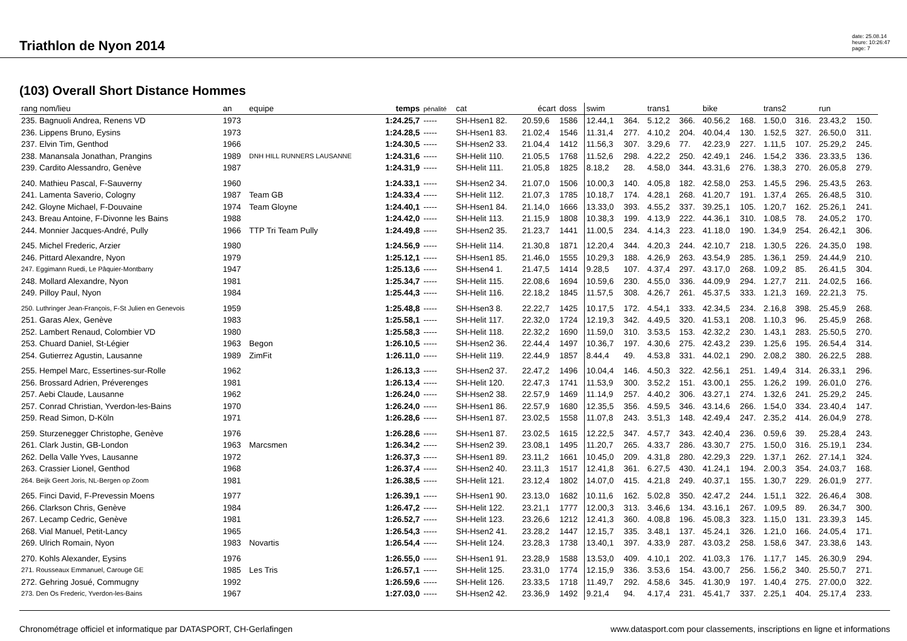Triathlon de Nyon 2014
date: 25.08.14
heure: 10:26:47
page: 7
(103) Overall Short Distance Hommes
| rang nom/lieu | an | equipe | temps | pénalité | cat | écart | doss | swim | | trans1 | | bike | | trans2 | | run | |
| --- | --- | --- | --- | --- | --- | --- | --- | --- | --- | --- | --- | --- | --- | --- | --- | --- | --- |
| 235. Bagnuoli Andrea, Renens VD | 1973 | | 1:24.25,7 | ----- | SH-Hsen1 82. | 20.59,6 | 1586 | 12.44,1 | 364. | 5.12,2 | 366. | 40.56,2 | 168. | 1.50,0 | 316. | 23.43,2 | 150. |
| 236. Lippens Bruno, Eysins | 1973 | | 1:24.28,5 | ----- | SH-Hsen1 83. | 21.02,4 | 1546 | 11.31,4 | 277. | 4.10,2 | 204. | 40.04,4 | 130. | 1.52,5 | 327. | 26.50,0 | 311. |
| 237. Elvin Tim, Genthod | 1966 | | 1:24.30,5 | ----- | SH-Hsen2 33. | 21.04,4 | 1412 | 11.56,3 | 307. | 3.29,6 | 77. | 42.23,9 | 227. | 1.11,5 | 107. | 25.29,2 | 245. |
| 238. Manansala Jonathan, Prangins | 1989 | DNH HILL RUNNERS LAUSANNE | 1:24.31,6 | ----- | SH-Helit 110. | 21.05,5 | 1768 | 11.52,6 | 298. | 4.22,2 | 250. | 42.49,1 | 246. | 1.54,2 | 336. | 23.33,5 | 136. |
| 239. Cardito Alessandro, Genève | 1987 | | 1:24.31,9 | ----- | SH-Helit 111. | 21.05,8 | 1825 | 8.18,2 | 28. | 4.58,0 | 344. | 43.31,6 | 276. | 1.38,3 | 270. | 26.05,8 | 279. |
| 240. Mathieu Pascal, F-Sauverny | 1960 | | 1:24.33,1 | ----- | SH-Hsen2 34. | 21.07,0 | 1506 | 10.00,3 | 140. | 4.05,8 | 182. | 42.58,0 | 253. | 1.45,5 | 296. | 25.43,5 | 263. |
| 241. Lamenta Saverio, Cologny | 1987 | Team GB | 1:24.33,4 | ----- | SH-Helit 112. | 21.07,3 | 1785 | 10.18,7 | 174. | 4.28,1 | 268. | 41.20,7 | 191. | 1.37,4 | 265. | 26.48,5 | 310. |
| 242. Gloyne Michael, F-Douvaine | 1974 | Team Gloyne | 1:24.40,1 | ----- | SH-Hsen1 84. | 21.14,0 | 1666 | 13.33,0 | 393. | 4.55,2 | 337. | 39.25,1 | 105. | 1.20,7 | 162. | 25.26,1 | 241. |
| 243. Breau Antoine, F-Divonne les Bains | 1988 | | 1:24.42,0 | ----- | SH-Helit 113. | 21.15,9 | 1808 | 10.38,3 | 199. | 4.13,9 | 222. | 44.36,1 | 310. | 1.08,5 | 78. | 24.05,2 | 170. |
| 244. Monnier Jacques-André, Pully | 1966 | TTP Tri Team Pully | 1:24.49,8 | ----- | SH-Hsen2 35. | 21.23,7 | 1441 | 11.00,5 | 234. | 4.14,3 | 223. | 41.18,0 | 190. | 1.34,9 | 254. | 26.42,1 | 306. |
| 245. Michel Frederic, Arzier | 1980 | | 1:24.56,9 | ----- | SH-Helit 114. | 21.30,8 | 1871 | 12.20,4 | 344. | 4.20,3 | 244. | 42.10,7 | 218. | 1.30,5 | 226. | 24.35,0 | 198. |
| 246. Pittard Alexandre, Nyon | 1979 | | 1:25.12,1 | ----- | SH-Hsen1 85. | 21.46,0 | 1555 | 10.29,3 | 188. | 4.26,9 | 263. | 43.54,9 | 285. | 1.36,1 | 259. | 24.44,9 | 210. |
| 247. Eggimann Ruedi, Le Pâquier-Montbarry | 1947 | | 1:25.13,6 | ----- | SH-Hsen4 1. | 21.47,5 | 1414 | 9.28,5 | 107. | 4.37,4 | 297. | 43.17,0 | 268. | 1.09,2 | 85. | 26.41,5 | 304. |
| 248. Mollard Alexandre, Nyon | 1981 | | 1:25.34,7 | ----- | SH-Helit 115. | 22.08,6 | 1694 | 10.59,6 | 230. | 4.55,0 | 336. | 44.09,9 | 294. | 1.27,7 | 211. | 24.02,5 | 166. |
| 249. Pilloy Paul, Nyon | 1984 | | 1:25.44,3 | ----- | SH-Helit 116. | 22.18,2 | 1845 | 11.57,5 | 308. | 4.26,7 | 261. | 45.37,5 | 333. | 1.21,3 | 169. | 22.21,3 | 75. |
| 250. Luthringer Jean-François, F-St Julien en Genevois | 1959 | | 1:25.48,8 | ----- | SH-Hsen3 8. | 22.22,7 | 1425 | 10.17,5 | 172. | 4.54,1 | 333. | 42.34,5 | 234. | 2.16,8 | 398. | 25.45,9 | 268. |
| 251. Garas Alex, Genève | 1983 | | 1:25.58,1 | ----- | SH-Helit 117. | 22.32,0 | 1724 | 12.19,3 | 342. | 4.49,5 | 320. | 41.53,1 | 208. | 1.10,3 | 96. | 25.45,9 | 268. |
| 252. Lambert Renaud, Colombier VD | 1980 | | 1:25.58,3 | ----- | SH-Helit 118. | 22.32,2 | 1690 | 11.59,0 | 310. | 3.53,5 | 153. | 42.32,2 | 230. | 1.43,1 | 283. | 25.50,5 | 270. |
| 253. Chuard Daniel, St-Légier | 1963 | Begon | 1:26.10,5 | ----- | SH-Hsen2 36. | 22.44,4 | 1497 | 10.36,7 | 197. | 4.30,6 | 275. | 42.43,2 | 239. | 1.25,6 | 195. | 26.54,4 | 314. |
| 254. Gutierrez Agustin, Lausanne | 1989 | ZimFit | 1:26.11,0 | ----- | SH-Helit 119. | 22.44,9 | 1857 | 8.44,4 | 49. | 4.53,8 | 331. | 44.02,1 | 290. | 2.08,2 | 380. | 26.22,5 | 288. |
| 255. Hempel Marc, Essertines-sur-Rolle | 1962 | | 1:26.13,3 | ----- | SH-Hsen2 37. | 22.47,2 | 1496 | 10.04,4 | 146. | 4.50,3 | 322. | 42.56,1 | 251. | 1.49,4 | 314. | 26.33,1 | 296. |
| 256. Brossard Adrien, Préverenges | 1981 | | 1:26.13,4 | ----- | SH-Helit 120. | 22.47,3 | 1741 | 11.53,9 | 300. | 3.52,2 | 151. | 43.00,1 | 255. | 1.26,2 | 199. | 26.01,0 | 276. |
| 257. Aebi Claude, Lausanne | 1962 | | 1:26.24,0 | ----- | SH-Hsen2 38. | 22.57,9 | 1469 | 11.14,9 | 257. | 4.40,2 | 306. | 43.27,1 | 274. | 1.32,6 | 241. | 25.29,2 | 245. |
| 257. Conrad Christian, Yverdon-les-Bains | 1970 | | 1:26.24,0 | ----- | SH-Hsen1 86. | 22.57,9 | 1680 | 12.35,5 | 356. | 4.59,5 | 346. | 43.14,6 | 266. | 1.54,0 | 334. | 23.40,4 | 147. |
| 259. Read Simon, D-Köln | 1971 | | 1:26.28,6 | ----- | SH-Hsen1 87. | 23.02,5 | 1558 | 11.07,8 | 243. | 3.51,3 | 148. | 42.49,4 | 247. | 2.35,2 | 414. | 26.04,9 | 278. |
| 259. Sturzenegger Christophe, Genève | 1976 | | 1:26.28,6 | ----- | SH-Hsen1 87. | 23.02,5 | 1615 | 12.22,5 | 347. | 4.57,7 | 343. | 42.40,4 | 236. | 0.59,6 | 39. | 25.28,4 | 243. |
| 261. Clark Justin, GB-London | 1963 | Marcsmen | 1:26.34,2 | ----- | SH-Hsen2 39. | 23.08,1 | 1495 | 11.20,7 | 265. | 4.33,7 | 286. | 43.30,7 | 275. | 1.50,0 | 316. | 25.19,1 | 234. |
| 262. Della Valle Yves, Lausanne | 1972 | | 1:26.37,3 | ----- | SH-Hsen1 89. | 23.11,2 | 1661 | 10.45,0 | 209. | 4.31,8 | 280. | 42.29,3 | 229. | 1.37,1 | 262. | 27.14,1 | 324. |
| 263. Crassier Lionel, Genthod | 1968 | | 1:26.37,4 | ----- | SH-Hsen2 40. | 23.11,3 | 1517 | 12.41,8 | 361. | 6.27,5 | 430. | 41.24,1 | 194. | 2.00,3 | 354. | 24.03,7 | 168. |
| 264. Beijk Geert Joris, NL-Bergen op Zoom | 1981 | | 1:26.38,5 | ----- | SH-Helit 121. | 23.12,4 | 1802 | 14.07,0 | 415. | 4.21,8 | 249. | 40.37,1 | 155. | 1.30,7 | 229. | 26.01,9 | 277. |
| 265. Finci David, F-Prevessin Moens | 1977 | | 1:26.39,1 | ----- | SH-Hsen1 90. | 23.13,0 | 1682 | 10.11,6 | 162. | 5.02,8 | 350. | 42.47,2 | 244. | 1.51,1 | 322. | 26.46,4 | 308. |
| 266. Clarkson Chris, Genève | 1984 | | 1:26.47,2 | ----- | SH-Helit 122. | 23.21,1 | 1777 | 12.00,3 | 313. | 3.46,6 | 134. | 43.16,1 | 267. | 1.09,5 | 89. | 26.34,7 | 300. |
| 267. Lecamp Cedric, Genève | 1981 | | 1:26.52,7 | ----- | SH-Helit 123. | 23.26,6 | 1212 | 12.41,3 | 360. | 4.08,8 | 196. | 45.08,3 | 323. | 1.15,0 | 131. | 23.39,3 | 145. |
| 268. Vial Manuel, Petit-Lancy | 1965 | | 1:26.54,3 | ----- | SH-Hsen2 41. | 23.28,2 | 1447 | 12.15,7 | 335. | 3.48,1 | 137. | 45.24,1 | 326. | 1.21,0 | 166. | 24.05,4 | 171. |
| 269. Ulrich Romain, Nyon | 1983 | Novartis | 1:26.54,4 | ----- | SH-Helit 124. | 23.28,3 | 1738 | 13.40,1 | 397. | 4.33,9 | 287. | 43.03,2 | 258. | 1.58,6 | 347. | 23.38,6 | 143. |
| 270. Kohls Alexander, Eysins | 1976 | | 1:26.55,0 | ----- | SH-Hsen1 91. | 23.28,9 | 1588 | 13.53,0 | 409. | 4.10,1 | 202. | 41.03,3 | 176. | 1.17,7 | 145. | 26.30,9 | 294. |
| 271. Rousseaux Emmanuel, Carouge GE | 1985 | Les Tris | 1:26.57,1 | ----- | SH-Helit 125. | 23.31,0 | 1774 | 12.15,9 | 336. | 3.53,6 | 154. | 43.00,7 | 256. | 1.56,2 | 340. | 25.50,7 | 271. |
| 272. Gehring Josué, Commugny | 1992 | | 1:26.59,6 | ----- | SH-Helit 126. | 23.33,5 | 1718 | 11.49,7 | 292. | 4.58,6 | 345. | 41.30,9 | 197. | 1.40,4 | 275. | 27.00,0 | 322. |
| 273. Den Os Frederic, Yverdon-les-Bains | 1967 | | 1:27.03,0 | ----- | SH-Hsen2 42. | 23.36,9 | 1492 | 9.21,4 | 94. | 4.17,4 | 231. | 45.41,7 | 337. | 2.25,1 | 404. | 25.17,4 | 233. |
Chronométrage officiel et informatique par DATASPORT, CH-Gerlafingen www.datasport.com pour classements, inscriptions en ligne et informations